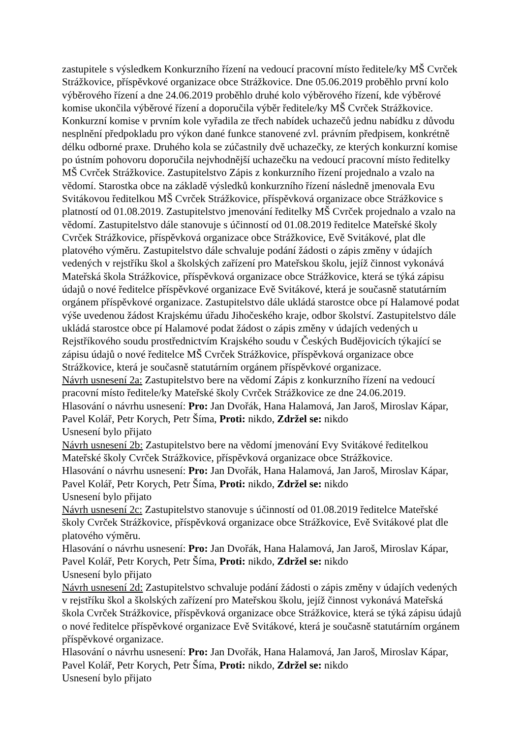zastupitele s výsledkem Konkurzního řízení na vedoucí pracovní místo ředitele/ky MŠ Cvrček Strážkovice, příspěvkové organizace obce Strážkovice. Dne 05.06.2019 proběhlo první kolo výběrového řízení a dne 24.06.2019 proběhlo druhé kolo výběrového řízení, kde výběrové komise ukončila výběrové řízení a doporučila výběr ředitele/ky MŠ Cvrček Strážkovice. Konkurzní komise v prvním kole vyřadila ze třech nabídek uchazečů jednu nabídku z důvodu nesplnění předpokladu pro výkon dané funkce stanovené zvl. právním předpisem, konkrétně délku odborné praxe. Druhého kola se zúčastnily dvě uchazečky, ze kterých konkurzní komise po ústním pohovoru doporučila nejvhodnější uchazečku na vedoucí pracovní místo ředitelky MŠ Cvrček Strážkovice. Zastupitelstvo Zápis z konkurzního řízení projednalo a vzalo na vědomí. Starostka obce na základě výsledků konkurzního řízení následně jmenovala Evu Svitákovou ředitelkou MŠ Cvrček Strážkovice, příspěvková organizace obce Strážkovice s platností od 01.08.2019. Zastupitelstvo jmenování ředitelky MŠ Cvrček projednalo a vzalo na vědomí. Zastupitelstvo dále stanovuje s účinností od 01.08.2019 ředitelce Mateřské školy Cvrček Strážkovice, příspěvková organizace obce Strážkovice, Evě Svitákové, plat dle platového výměru. Zastupitelstvo dále schvaluje podání žádosti o zápis změny v údajích vedených v rejstříku škol a školských zařízení pro Mateřskou školu, jejíž činnost vykonává Mateřská škola Strážkovice, příspěvková organizace obce Strážkovice, která se týká zápisu údajů o nové ředitelce příspěvkové organizace Evě Svitákové, která je současně statutárním orgánem příspěvkové organizace. Zastupitelstvo dále ukládá starostce obce pí Halamové podat výše uvedenou žádost Krajskému úřadu Jihočeského kraje, odbor školství. Zastupitelstvo dále ukládá starostce obce pí Halamové podat žádost o zápis změny v údajích vedených u Rejstříkového soudu prostřednictvím Krajského soudu v Českých Budějovicích týkající se zápisu údajů o nové ředitelce MŠ Cvrček Strážkovice, příspěvková organizace obce Strážkovice, která je současně statutárním orgánem příspěvkové organizace.
Návrh usnesení 2a: Zastupitelstvo bere na vědomí Zápis z konkurzního řízení na vedoucí pracovní místo ředitele/ky Mateřské školy Cvrček Strážkovice ze dne 24.06.2019.
Hlasování o návrhu usnesení: Pro: Jan Dvořák, Hana Halamová, Jan Jaroš, Miroslav Kápar, Pavel Kolář, Petr Korych, Petr Šíma, Proti: nikdo, Zdržel se: nikdo
Usnesení bylo přijato
Návrh usnesení 2b: Zastupitelstvo bere na vědomí jmenování Evy Svitákové ředitelkou Mateřské školy Cvrček Strážkovice, příspěvková organizace obce Strážkovice.
Hlasování o návrhu usnesení: Pro: Jan Dvořák, Hana Halamová, Jan Jaroš, Miroslav Kápar, Pavel Kolář, Petr Korych, Petr Šíma, Proti: nikdo, Zdržel se: nikdo
Usnesení bylo přijato
Návrh usnesení 2c: Zastupitelstvo stanovuje s účinností od 01.08.2019 ředitelce Mateřské školy Cvrček Strážkovice, příspěvková organizace obce Strážkovice, Evě Svitákové plat dle platového výměru.
Hlasování o návrhu usnesení: Pro: Jan Dvořák, Hana Halamová, Jan Jaroš, Miroslav Kápar, Pavel Kolář, Petr Korych, Petr Šíma, Proti: nikdo, Zdržel se: nikdo
Usnesení bylo přijato
Návrh usnesení 2d: Zastupitelstvo schvaluje podání žádosti o zápis změny v údajích vedených v rejstříku škol a školských zařízení pro Mateřskou školu, jejíž činnost vykonává Mateřská škola Cvrček Strážkovice, příspěvková organizace obce Strážkovice, která se týká zápisu údajů o nové ředitelce příspěvkové organizace Evě Svitákové, která je současně statutárním orgánem příspěvkové organizace.
Hlasování o návrhu usnesení: Pro: Jan Dvořák, Hana Halamová, Jan Jaroš, Miroslav Kápar, Pavel Kolář, Petr Korych, Petr Šíma, Proti: nikdo, Zdržel se: nikdo
Usnesení bylo přijato